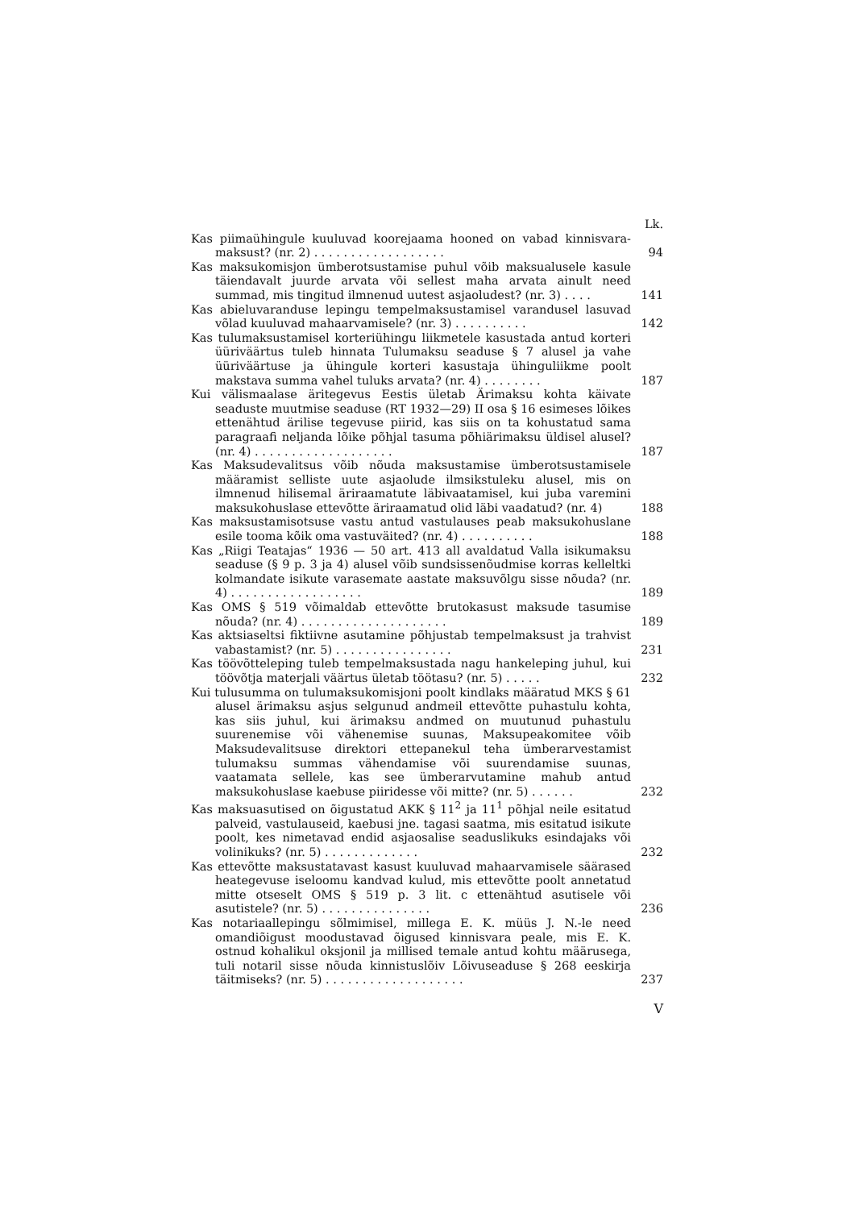Lk.
Kas piimaühingule kuuluvad koorejaama hooned on vabad kinnisvara-maksust? (nr. 2) . . . . . . . . . . . . . . . . . .
94
Kas maksukomisjon ümberotsustamise puhul võib maksualusele kasule täiendavalt juurde arvata või sellest maha arvata ainult need summad, mis tingitud ilmnenud uutest asjaoludest? (nr. 3) . . . .
141
Kas abieluvaranduse lepingu tempelmaksustamisel varandusel lasuvad võlad kuuluvad mahaarvamisele? (nr. 3) . . . . . . . . . .
142
Kas tulumaksustamisel korteriühingu liikmetele kasustada antud korteri üüriväärtus tuleb hinnata Tulumaksu seaduse § 7 alusel ja vahe üüriväärtuse ja ühingule korteri kasustaja ühinguliikme poolt makstava summa vahel tuluks arvata? (nr. 4) . . . . . . . .
187
Kui välismaalase äritegevus Eestis ületab Ärimaksu kohta käivate seaduste muutmise seaduse (RT 1932—29) II osa § 16 esimeses lõikes ettenähtud ärilise tegevuse piirid, kas siis on ta kohustatud sama paragraafi neljanda lõike põhjal tasuma põhiärimaksu üldisel alusel? (nr. 4) . . . . . . . . . . . . . . . . . . .
187
Kas Maksudevalitsus võib nõuda maksustamise ümberotsustamisele määramist selliste uute asjaolude ilmsikstuleku alusel, mis on ilmnenud hilisemal äriraamatute läbivaatamisel, kui juba varemini maksukohuslase ettevõtte äriraamatud olid läbi vaadatud? (nr. 4)
188
Kas maksustamisotsuse vastu antud vastulauses peab maksukohuslane esile tooma kõik oma vastuväited? (nr. 4) . . . . . . . . . .
188
Kas „Riigi Teatajas“ 1936 — 50 art. 413 all avaldatud Valla isikumaksu seaduse (§ 9 p. 3 ja 4) alusel võib sundsissenõudmise korras kelleltki kolmandate isikute varasemate aastate maksuvõlgu sisse nõuda? (nr. 4) . . . . . . . . . . . . . . . . . .
189
Kas OMS § 519 võimaldab ettevõtte brutokasust maksude tasumise nõuda? (nr. 4) . . . . . . . . . . . . . . . . . . . .
189
Kas aktsiaseltsi fiktiivne asutamine põhjustab tempelmaksust ja trahvist vabastamist? (nr. 5) . . . . . . . . . . . . . . . .
231
Kas töövõtteleping tuleb tempelmaksustada nagu hankeleping juhul, kui töövõtja materjali väärtus ületab töötasu? (nr. 5) . . . . .
232
Kui tulusumma on tulumaksukomisjoni poolt kindlaks määratud MKS § 61 alusel ärimaksu asjus selgunud andmeil ettevõtte puhastulu kohta, kas siis juhul, kui ärimaksu andmed on muutunud puhastulu suurenemise või vähenemise suunas, Maksupeakomitee võib Maksudevalitsuse direktori ettepanekul teha ümberarvestamist tulumaksu summas vähendamise või suurendamise suunas, vaatamata sellele, kas see ümberarvutamine mahub antud maksukohuslase kaebuse piiridesse või mitte? (nr. 5) . . . . . .
232
Kas maksuasutised on õigustatud AKK § 11<sup>2</sup> ja 11<sup>1</sup> põhjal neile esitatud palveid, vastulauseid, kaebusi jne. tagasi saatma, mis esitatud isikute poolt, kes nimetavad endid asjaosalise seaduslikuks esindajaks või volinikuks? (nr. 5) . . . . . . . . . . . . .
232
Kas ettevõtte maksustatavast kasust kuuluvad mahaarvamisele säärased heategevuse iseloomu kandvad kulud, mis ettevõtte poolt annetatud mitte otseselt OMS § 519 p. 3 lit. c ettenähtud asutisele või asutistele? (nr. 5) . . . . . . . . . . . . . . .
236
Kas notariaallepingu sõlmimisel, millega E. K. müüs J. N.-le need omandiõigust moodustavad õigused kinnisvara peale, mis E. K. ostnud kohalikul oksjonil ja millised temale antud kohtu määrusega, tuli notaril sisse nõuda kinnistuslõiv Lõivuseaduse § 268 eeskirja täitmiseks? (nr. 5) . . . . . . . . . . . . . . . . . . .
237
V